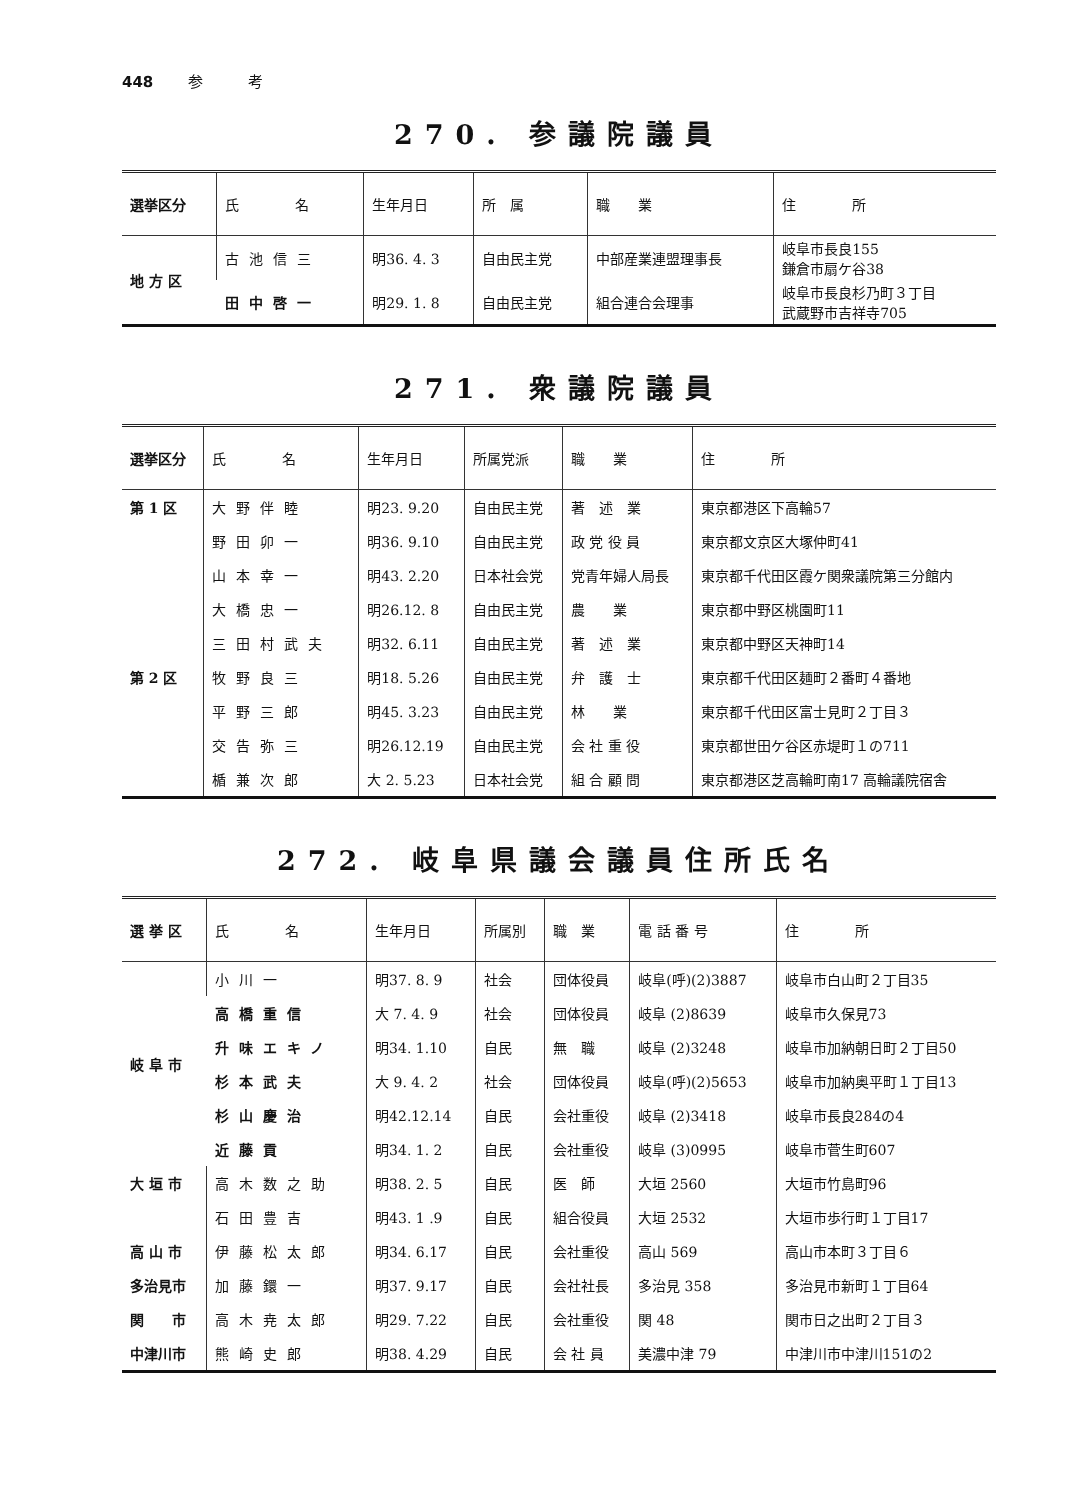448 参　　　考
270. 参議院議員
| 選挙区分 | 氏 名 | 生年月日 | 所 属 | 職 業 | 住 所 |
| --- | --- | --- | --- | --- | --- |
| 地 方 区 | 古池信三 | 明36. 4. 3 | 自由民主党 | 中部産業連盟理事長 | 岐阜市長良155 鎌倉市扇ケ谷38 |
| | 田中啓一 | 明29. 1. 8 | 自由民主党 | 組合連合会理事 | 岐阜市長良杉乃町３丁目 武蔵野市吉祥寺705 |
271. 衆議院議員
| 選挙区分 | 氏 名 | 生年月日 | 所属党派 | 職 業 | 住 所 |
| --- | --- | --- | --- | --- | --- |
| 第 1 区 | 大野伴睦 | 明23. 9.20 | 自由民主党 | 著 述 業 | 東京都港区下高輪57 |
| | 野田卯一 | 明36. 9.10 | 自由民主党 | 政 党 役 員 | 東京都文京区大塚仲町41 |
| | 山本幸一 | 明43. 2.20 | 日本社会党 | 党青年婦人局長 | 東京都千代田区霞ケ関衆議院第三分館内 |
| | 大橋忠一 | 明26.12. 8 | 自由民主党 | 農 業 | 東京都中野区桃園町11 |
| | 三田村武夫 | 明32. 6.11 | 自由民主党 | 著 述 業 | 東京都中野区天神町14 |
| 第 2 区 | 牧野良三 | 明18. 5.26 | 自由民主党 | 弁 護 士 | 東京都千代田区麺町２番町４番地 |
| | 平野三郎 | 明45. 3.23 | 自由民主党 | 林 業 | 東京都千代田区富士見町２丁目３ |
| | 交告弥三 | 明26.12.19 | 自由民主党 | 会 社 重 役 | 東京都世田ケ谷区赤堤町１の711 |
| | 楯兼次郎 | 大 2. 5.23 | 日本社会党 | 組 合 顧 問 | 東京都港区芝高輪町南17 高輪議院宿舎 |
272. 岐阜県議会議員住所氏名
| 選 挙 区 | 氏 名 | 生年月日 | 所属別 | 職 業 | 電 話 番 号 | 住 所 |
| --- | --- | --- | --- | --- | --- | --- |
| 岐 阜 市 | 小川一 | 明37. 8. 9 | 社会 | 団体役員 | 岐阜(呼)(2)3887 | 岐阜市白山町２丁目35 |
| | 高橋重信 | 大 7. 4. 9 | 社会 | 団体役員 | 岐阜 (2)8639 | 岐阜市久保見73 |
| | 升味エキノ | 明34. 1.10 | 自民 | 無 職 | 岐阜 (2)3248 | 岐阜市加納朝日町２丁目50 |
| | 杉本武夫 | 大 9. 4. 2 | 社会 | 団体役員 | 岐阜(呼)(2)5653 | 岐阜市加納奥平町１丁目13 |
| | 杉山慶治 | 明42.12.14 | 自民 | 会社重役 | 岐阜 (2)3418 | 岐阜市長良284の4 |
| | 近藤貢 | 明34. 1. 2 | 自民 | 会社重役 | 岐阜 (3)0995 | 岐阜市菅生町607 |
| 大 垣 市 | 高木数之助 | 明38. 2. 5 | 自民 | 医 師 | 大垣 2560 | 大垣市竹島町96 |
| | 石田豊吉 | 明43. 1 .9 | 自民 | 組合役員 | 大垣 2532 | 大垣市歩行町１丁目17 |
| 高 山 市 | 伊藤松太郎 | 明34. 6.17 | 自民 | 会社重役 | 高山 569 | 高山市本町３丁目６ |
| 多治見市 | 加藤鐶一 | 明37. 9.17 | 自民 | 会社社長 | 多治見 358 | 多治見市新町１丁目64 |
| 関 市 | 高木尭太郎 | 明29. 7.22 | 自民 | 会社重役 | 関 48 | 関市日之出町２丁目３ |
| 中津川市 | 熊崎史郎 | 明38. 4.29 | 自民 | 会 社 員 | 美濃中津 79 | 中津川市中津川151の2 |